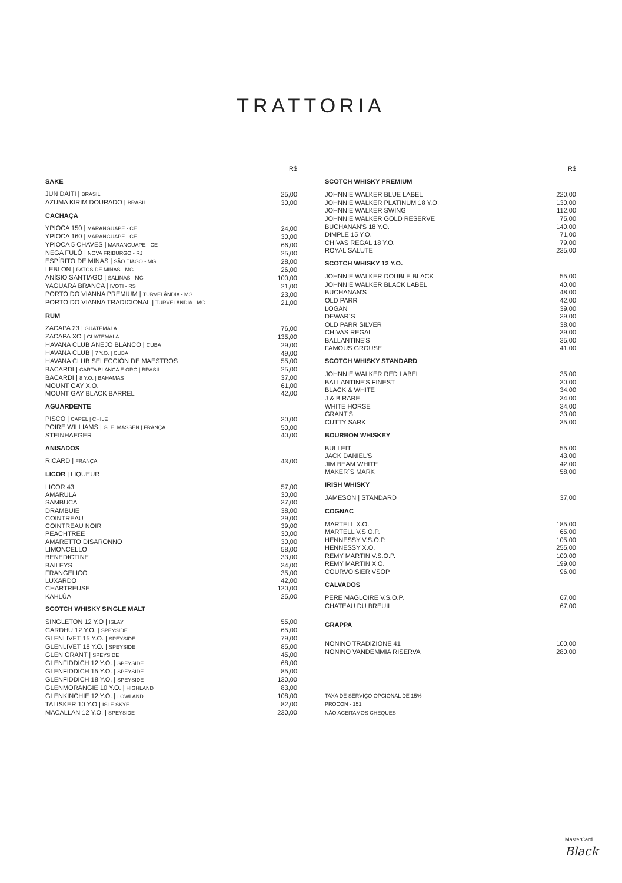TRATTORIA
| | R$ |
| SAKE | |
| JUN DAITI / BRASIL | 25,00 |
| AZUMA KIRIM DOURADO / BRASIL | 30,00 |
| CACHAÇA | |
| YPIOCA 150 / MARANGUAPE - CE | 24,00 |
| YPIOCA 160 / MARANGUAPE - CE | 30,00 |
| YPIOCA 5 CHAVES / MARANGUAPE - CE | 66,00 |
| NEGA FULÔ / NOVA FRIBURGO - RJ | 25,00 |
| ESPÍRITO DE MINAS / SÃO TIAGO - MG | 28,00 |
| LEBLON / PATOS DE MINAS - MG | 26,00 |
| ANÍSIO SANTIAGO / SALINAS - MG | 100,00 |
| YAGUARA BRANCA / IVOTI - RS | 21,00 |
| PORTO DO VIANNA PREMIUM / TURVELÂNDIA - MG | 23,00 |
| PORTO DO VIANNA TRADICIONAL / TURVELÂNDIA - MG | 21,00 |
| RUM | |
| ZACAPA 23 / GUATEMALA | 76,00 |
| ZACAPA XO / GUATEMALA | 135,00 |
| HAVANA CLUB ANEJO BLANCO / CUBA | 29,00 |
| HAVANA CLUB / 7 Y.O. / CUBA | 49,00 |
| HAVANA CLUB SELECCIÓN DE MAESTROS | 55,00 |
| BACARDI / CARTA BLANCA E ORO / BRASIL | 25,00 |
| BACARDI / 8 Y.O. / BAHAMAS | 37,00 |
| MOUNT GAY X.O. | 61,00 |
| MOUNT GAY BLACK BARREL | 42,00 |
| AGUARDENTE | |
| PISCO / CAPEL / CHILE | 30,00 |
| POIRE WILLIAMS / G. E. MASSEN / FRANÇA | 50,00 |
| STEINHAEGER | 40,00 |
| ANISADOS | |
| RICARD / FRANÇA | 43,00 |
| LICOR / LIQUEUR | |
| LICOR 43 | 57,00 |
| AMARULA | 30,00 |
| SAMBUCA | 37,00 |
| DRAMBUIE | 38,00 |
| COINTREAU | 29,00 |
| COINTREAU NOIR | 39,00 |
| PEACHTREE | 30,00 |
| AMARETTO DISARONNO | 30,00 |
| LIMONCELLO | 58,00 |
| BENEDICTINE | 33,00 |
| BAILEYS | 34,00 |
| FRANGELICO | 35,00 |
| LUXARDO | 42,00 |
| CHARTREUSE | 120,00 |
| KAHLÚA | 25,00 |
| SCOTCH WHISKY SINGLE MALT | |
| SINGLETON 12 Y.O / ISLAY | 55,00 |
| CARDHU 12 Y.O. / SPEYSIDE | 65,00 |
| GLENLIVET 15 Y.O. / SPEYSIDE | 79,00 |
| GLENLIVET 18 Y.O. / SPEYSIDE | 85,00 |
| GLEN GRANT / SPEYSIDE | 45,00 |
| GLENFIDDICH 12 Y.O. / SPEYSIDE | 68,00 |
| GLENFIDDICH 15 Y.O. / SPEYSIDE | 85,00 |
| GLENFIDDICH 18 Y.O. / SPEYSIDE | 130,00 |
| GLENMORANGIE 10 Y.O. / HIGHLAND | 83,00 |
| GLENKINCHIE 12 Y.O. / LOWLAND | 108,00 |
| TALISKER 10 Y.O / ISLE SKYE | 82,00 |
| MACALLAN 12 Y.O. / SPEYSIDE | 230,00 |
| | R$ |
| SCOTCH WHISKY PREMIUM | |
| JOHNNIE WALKER BLUE LABEL | 220,00 |
| JOHNNIE WALKER PLATINUM 18 Y.O. | 130,00 |
| JOHNNIE WALKER SWING | 112,00 |
| JOHNNIE WALKER GOLD RESERVE | 75,00 |
| BUCHANAN'S 18 Y.O. | 140,00 |
| DIMPLE 15 Y.O. | 71,00 |
| CHIVAS REGAL 18 Y.O. | 79,00 |
| ROYAL SALUTE | 235,00 |
| SCOTCH WHISKY 12 Y.O. | |
| JOHNNIE WALKER DOUBLE BLACK | 55,00 |
| JOHNNIE WALKER BLACK LABEL | 40,00 |
| BUCHANAN'S | 48,00 |
| OLD PARR | 42,00 |
| LOGAN | 39,00 |
| DEWAR´S | 39,00 |
| OLD PARR SILVER | 38,00 |
| CHIVAS REGAL | 39,00 |
| BALLANTINE'S | 35,00 |
| FAMOUS GROUSE | 41,00 |
| SCOTCH WHISKY STANDARD | |
| JOHNNIE WALKER RED LABEL | 35,00 |
| BALLANTINE'S FINEST | 30,00 |
| BLACK & WHITE | 34,00 |
| J & B RARE | 34,00 |
| WHITE HORSE | 34,00 |
| GRANT'S | 33,00 |
| CUTTY SARK | 35,00 |
| BOURBON WHISKEY | |
| BULLEIT | 55,00 |
| JACK DANIEL'S | 43,00 |
| JIM BEAM WHITE | 42,00 |
| MAKER´S MARK | 58,00 |
| IRISH WHISKY | |
| JAMESON / STANDARD | 37,00 |
| COGNAC | |
| MARTELL X.O. | 185,00 |
| MARTELL V.S.O.P. | 65,00 |
| HENNESSY V.S.O.P. | 105,00 |
| HENNESSY X.O. | 255,00 |
| REMY MARTIN V.S.O.P. | 100,00 |
| REMY MARTIN X.O. | 199,00 |
| COURVOISIER VSOP | 96,00 |
| CALVADOS | |
| PERE MAGLOIRE V.S.O.P. | 67,00 |
| CHATEAU DU BREUIL | 67,00 |
| GRAPPA | |
| NONINO TRADIZIONE 41 | 100,00 |
| NONINO VANDEMMIA RISERVA | 280,00 |
| TAXA DE SERVIÇO OPCIONAL DE 15% | |
| PROCON - 151 | |
| NÃO ACEITAMOS CHEQUES | |
MasterCard
Black